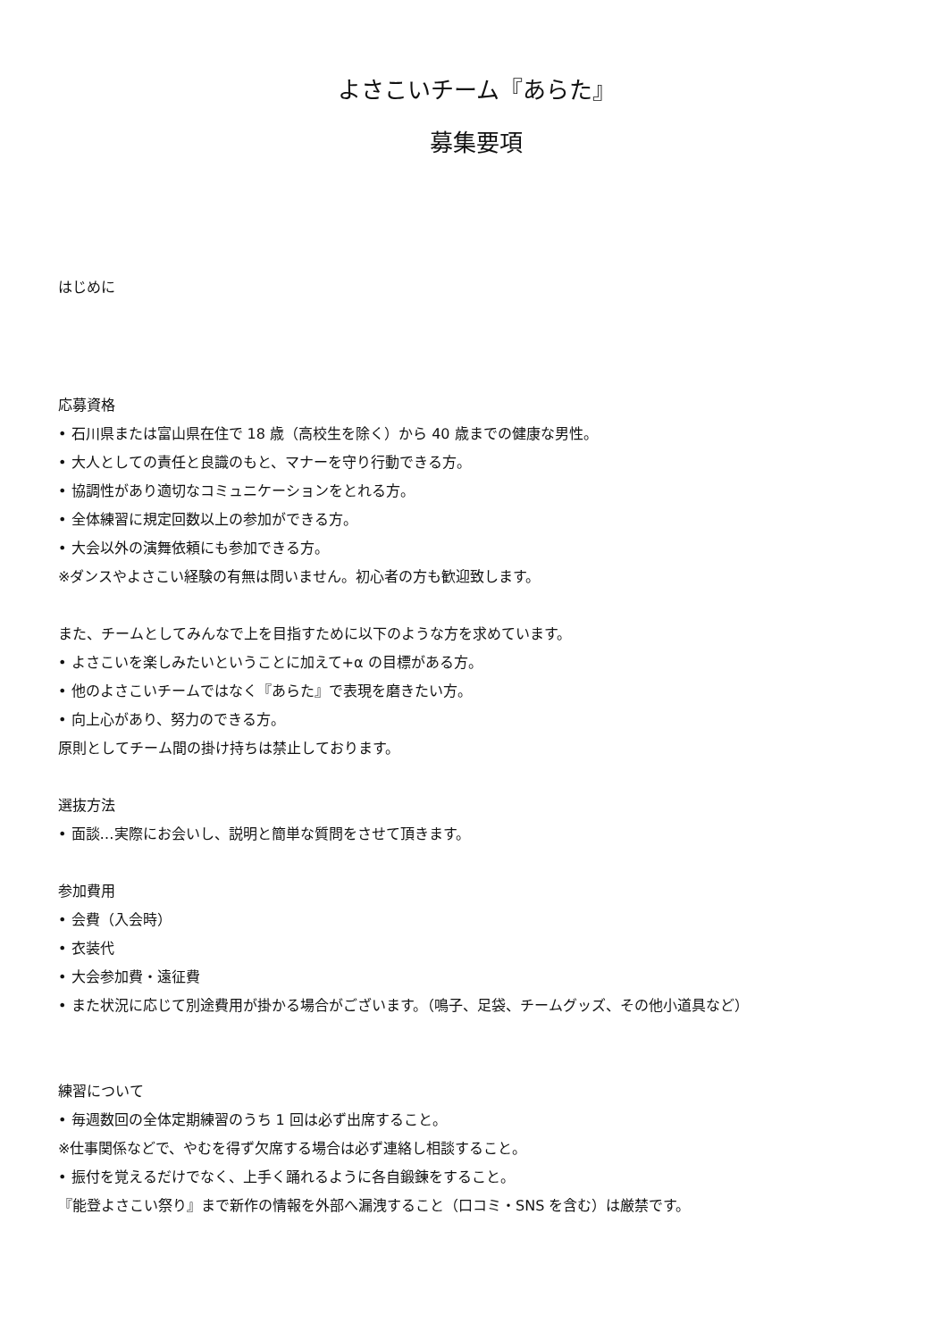よさこいチーム『あらた』
募集要項
はじめに
応募資格
• 石川県または富山県在住で 18 歳（高校生を除く）から 40 歳までの健康な男性。
• 大人としての責任と良識のもと、マナーを守り行動できる方。
• 協調性があり適切なコミュニケーションをとれる方。
• 全体練習に規定回数以上の参加ができる方。
• 大会以外の演舞依頼にも参加できる方。
※ダンスやよさこい経験の有無は問いません。初心者の方も歓迎致します。
また、チームとしてみんなで上を目指すために以下のような方を求めています。
• よさこいを楽しみたいということに加えて+α の目標がある方。
• 他のよさこいチームではなく『あらた』で表現を磨きたい方。
• 向上心があり、努力のできる方。
原則としてチーム間の掛け持ちは禁止しております。
選抜方法
• 面談…実際にお会いし、説明と簡単な質問をさせて頂きます。
参加費用
• 会費（入会時）
• 衣装代
• 大会参加費・遠征費
• また状況に応じて別途費用が掛かる場合がございます。（鳴子、足袋、チームグッズ、その他小道具など）
練習について
• 毎週数回の全体定期練習のうち 1 回は必ず出席すること。
※仕事関係などで、やむを得ず欠席する場合は必ず連絡し相談すること。
• 振付を覚えるだけでなく、上手く踊れるように各自鍛錬をすること。
『能登よさこい祭り』まで新作の情報を外部へ漏洩すること（口コミ・SNS を含む）は厳禁です。